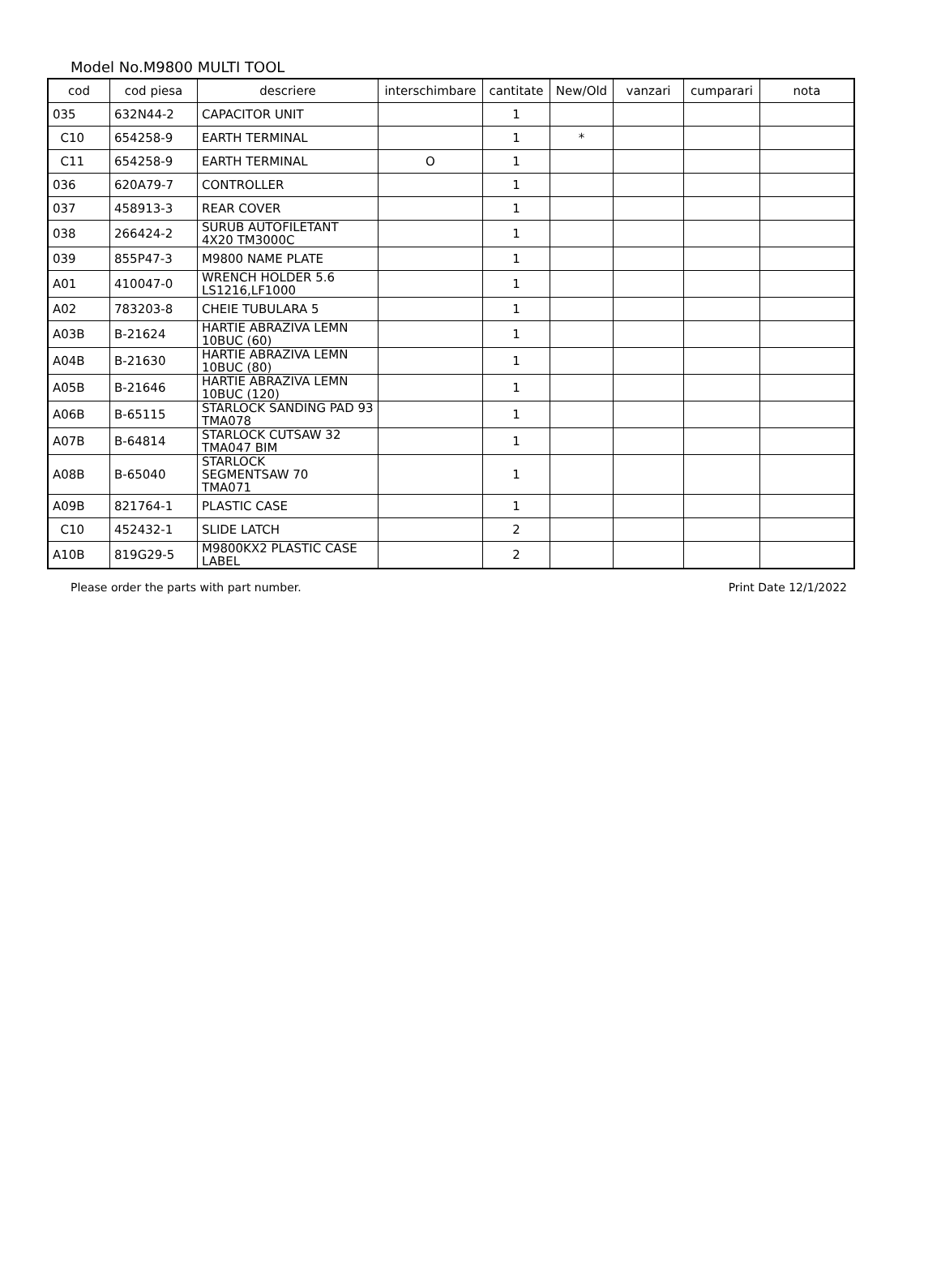Model No.M9800 MULTI TOOL
| cod | cod piesa | descriere | interschimbare | cantitate | New/Old | vanzari | cumparari | nota |
| --- | --- | --- | --- | --- | --- | --- | --- | --- |
| 035 | 632N44-2 | CAPACITOR UNIT | | 1 | | | | |
| C10 | 654258-9 | EARTH TERMINAL | | 1 | * | | | |
| C11 | 654258-9 | EARTH TERMINAL | O | 1 | | | | |
| 036 | 620A79-7 | CONTROLLER | | 1 | | | | |
| 037 | 458913-3 | REAR COVER | | 1 | | | | |
| 038 | 266424-2 | SURUB AUTOFILETANT 4X20 TM3000C | | 1 | | | | |
| 039 | 855P47-3 | M9800 NAME PLATE | | 1 | | | | |
| A01 | 410047-0 | WRENCH HOLDER 5.6 LS1216,LF1000 | | 1 | | | | |
| A02 | 783203-8 | CHEIE TUBULARA 5 | | 1 | | | | |
| A03B | B-21624 | HARTIE ABRAZIVA LEMN 10BUC (60) | | 1 | | | | |
| A04B | B-21630 | HARTIE ABRAZIVA LEMN 10BUC (80) | | 1 | | | | |
| A05B | B-21646 | HARTIE ABRAZIVA LEMN 10BUC (120) | | 1 | | | | |
| A06B | B-65115 | STARLOCK SANDING PAD 93 TMA078 | | 1 | | | | |
| A07B | B-64814 | STARLOCK CUTSAW 32 TMA047 BIM | | 1 | | | | |
| A08B | B-65040 | STARLOCK SEGMENTSAW 70 TMA071 | | 1 | | | | |
| A09B | 821764-1 | PLASTIC CASE | | 1 | | | | |
| C10 | 452432-1 | SLIDE LATCH | | 2 | | | | |
| A10B | 819G29-5 | M9800KX2 PLASTIC CASE LABEL | | 2 | | | | |
Please order the parts with part number. Print Date 12/1/2022